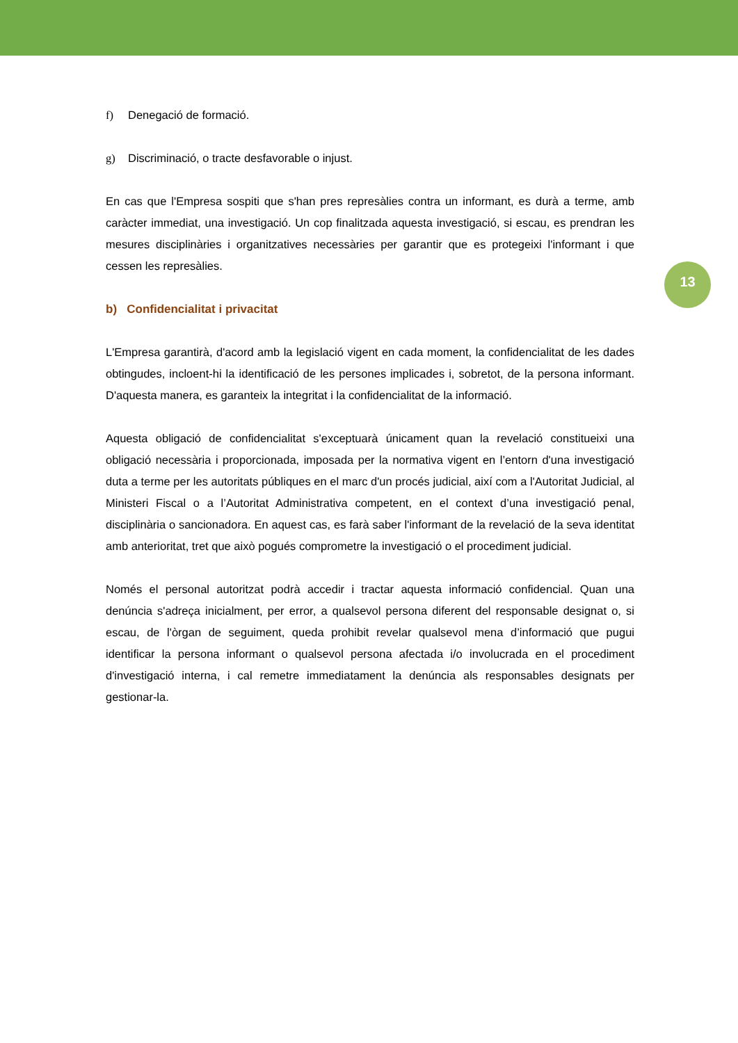f) Denegació de formació.
g) Discriminació, o tracte desfavorable o injust.
En cas que l'Empresa sospiti que s'han pres represàlies contra un informant, es durà a terme, amb caràcter immediat, una investigació. Un cop finalitzada aquesta investigació, si escau, es prendran les mesures disciplinàries i organitzatives necessàries per garantir que es protegeixi l'informant i que cessen les represàlies.
b) Confidencialitat i privacitat
L'Empresa garantirà, d'acord amb la legislació vigent en cada moment, la confidencialitat de les dades obtingudes, incloent-hi la identificació de les persones implicades i, sobretot, de la persona informant. D'aquesta manera, es garanteix la integritat i la confidencialitat de la informació.
Aquesta obligació de confidencialitat s'exceptuarà únicament quan la revelació constitueixi una obligació necessària i proporcionada, imposada per la normativa vigent en l’entorn d'una investigació duta a terme per les autoritats públiques en el marc d'un procés judicial, així com a l'Autoritat Judicial, al Ministeri Fiscal o a l’Autoritat Administrativa competent, en el context d’una investigació penal, disciplinària o sancionadora. En aquest cas, es farà saber l'informant de la revelació de la seva identitat amb anterioritat, tret que això pogués comprometre la investigació o el procediment judicial.
Només el personal autoritzat podrà accedir i tractar aquesta informació confidencial. Quan una denúncia s'adreça inicialment, per error, a qualsevol persona diferent del responsable designat o, si escau, de l'òrgan de seguiment, queda prohibit revelar qualsevol mena d’informació que pugui identificar la persona informant o qualsevol persona afectada i/o involucrada en el procediment d'investigació interna, i cal remetre immediatament la denúncia als responsables designats per gestionar-la.
13